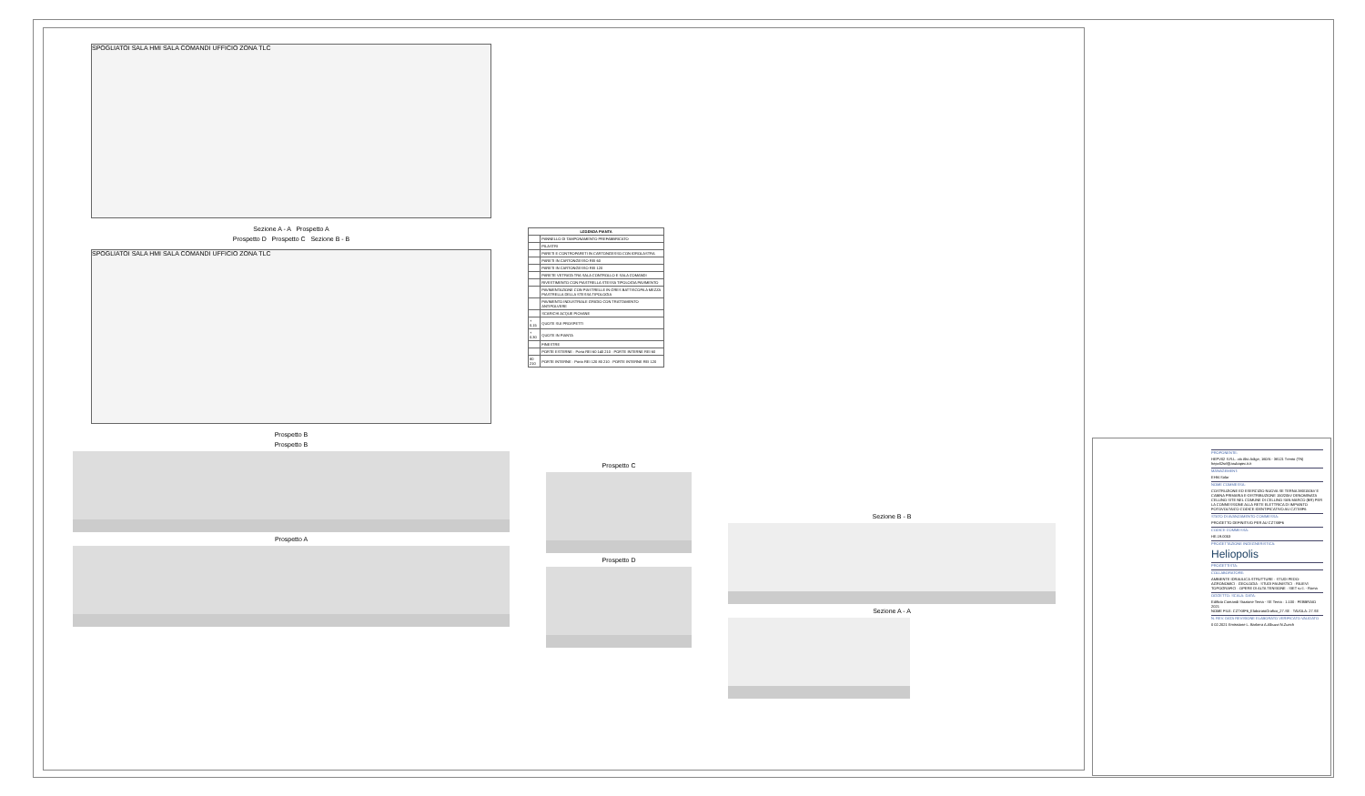SPOGLIATOI SALA HMI SALA COMANDI UFFICIO ZONA TLC
Sezione A - A Prospetto A
Prospetto D Prospetto C Sezione B - B
SPOGLIATOI SALA HMI SALA COMANDI UFFICIO ZONA TLC
Prospetto B
Prospetto B
Prospetto A
| LEGENDA PIANTA | |
| --- | --- |
| | PANNELLO DI TAMPONAMENTO PREFABBRICATO |
| | PILASTRI |
| | PARETI E CONTROPARETI IN CARTONGESSO CON IDROLASTRA |
| | PARETI IN CARTONGESSO REI 60 |
| | PARETI IN CARTONGESSO REI 120 |
| | PARETE VETRATA TRA SALA CONTROLLO E SALA COMANDI |
| | RIVESTIMENTO CON PIASTRELLA STESSA TIPOLOGIA PAVIMENTO |
| | PAVIMENTAZIONE CON PIASTRELLE IN GRES BATTISCOPA A MEZZA PIASTRELLA DELLA STESSA TIPOLOGIA |
| | PAVIMENTO INDUSTRIALE GRIGIO CON TRATTAMENTO ANTIPOLVERE |
| | SCARICHI ACQUE PIOVANE |
| + 0.15 | QUOTE SUI PROSPETTI |
| + 0.30 | QUOTE IN PIANTA |
| | FINESTRE |
| | PORTE ESTERNE · Porta REI 60 140 210 · PORTE INTERNE REI 60 |
| 80 210 | PORTE INTERNE · Porta REI 120 80 210 · PORTE INTERNE REI 120 |
Prospetto C
Prospetto D
Sezione B - B
Sezione A - A
PROPONENTE:
HEPV02 S.R.L. via Alto Adige, 160/A - 38121 Trento (TN) hepv02srl@arubapec.it.it
MANAGEMENT:
EHM.Solar
NOME COMMESSA:
COSTRUZIONE ED ESERCIZIO NUOVA SE TERNA 380/150kV E CABINA PRIMARIA E-DISTRIBUZIONE 150/20kV DENOMINATA CELLINO SITE NEL COMUNE DI CELLINO SAN MARCO (BR) PER LA CONNESSIONE ALLA RETE ELETTRICA DI IMPIANTO FOTOVOLTAICO CODICE IDENTIFICATIVO AU CZ7X8F6
STATO DI AVANZAMENTO COMMESSA:
PROGETTO DEFINITIVO PER AU CZ7X8F6
CODICE COMMESSA:
HE.19.0053
PROGETTAZIONE INGEGNERISTICA:
Heliopolis
PROGETTISTA:
COLLABORATORE:
AMBIENTE IDRAULICA STRUTTURE · STUDI PEDO-AGRONOMICI · GEOLOGIA · STUDI FAUNISTICI · RILIEVI TOPOGRAFICI · OPERE DI ALTA TENSIONE · SIET s.r.l. - Roma
OGGETTO: SCALA: DATA:
Edificio Comandi Stazione Terna - SE Terna · 1:100 · FEBBRAIO 2021
NOME FILE: CZ7X8F6_ElaboratoGrafico_27.SE · TAVOLA: 27.SE
N. REV. DATA REVISIONE ELABORATO VERIFICATO VALIDATO
0 02.2021 Emissione L. Barbera A.Albuzzi N.Zuech